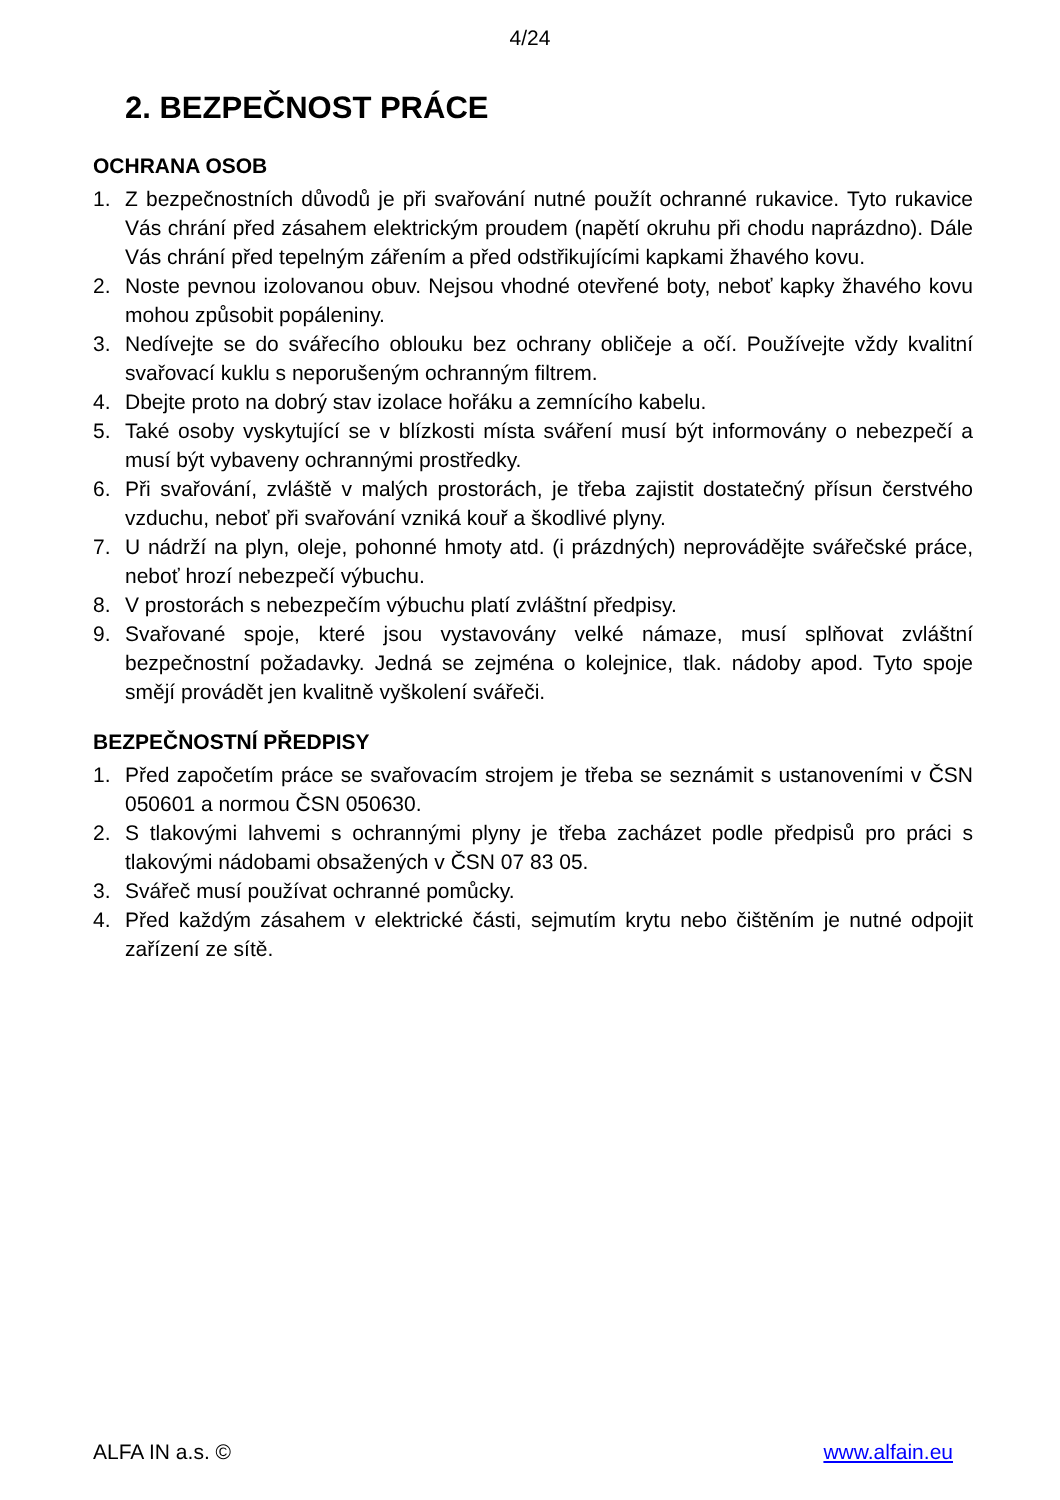4/24
2. BEZPEČNOST PRÁCE
OCHRANA OSOB
1. Z bezpečnostních důvodů je při svařování nutné použít ochranné rukavice. Tyto rukavice Vás chrání před zásahem elektrickým proudem (napětí okruhu při chodu naprázdno). Dále Vás chrání před tepelným zářením a před odstřikujícími kapkami žhavého kovu.
2. Noste pevnou izolovanou obuv. Nejsou vhodné otevřené boty, neboť kapky žhavého kovu mohou způsobit popáleniny.
3. Nedívejte se do svářecího oblouku bez ochrany obličeje a očí. Používejte vždy kvalitní svařovací kuklu s neporušeným ochranným filtrem.
4. Dbejte proto na dobrý stav izolace hořáku a zemnícího kabelu.
5. Také osoby vyskytující se v blízkosti místa sváření musí být informovány o nebezpečí a musí být vybaveny ochrannými prostředky.
6. Při svařování, zvláště v malých prostorách, je třeba zajistit dostatečný přísun čerstvého vzduchu, neboť při svařování vzniká kouř a škodlivé plyny.
7. U nádrží na plyn, oleje, pohonné hmoty atd. (i prázdných) neprovádějte svářečské práce, neboť hrozí nebezpečí výbuchu.
8. V prostorách s nebezpečím výbuchu platí zvláštní předpisy.
9. Svařované spoje, které jsou vystavovány velké námaze, musí splňovat zvláštní bezpečnostní požadavky. Jedná se zejména o kolejnice, tlak. nádoby apod. Tyto spoje smějí provádět jen kvalitně vyškolení svářeči.
BEZPEČNOSTNÍ PŘEDPISY
1. Před započetím práce se svařovacím strojem je třeba se seznámit s ustanoveními v ČSN 050601 a normou ČSN 050630.
2. S tlakovými lahvemi s ochrannými plyny je třeba zacházet podle předpisů pro práci s tlakovými nádobami obsažených v ČSN 07 83 05.
3. Svářeč musí používat ochranné pomůcky.
4. Před každým zásahem v elektrické části, sejmutím krytu nebo čištěním je nutné odpojit zařízení ze sítě.
ALFA IN a.s. © www.alfain.eu